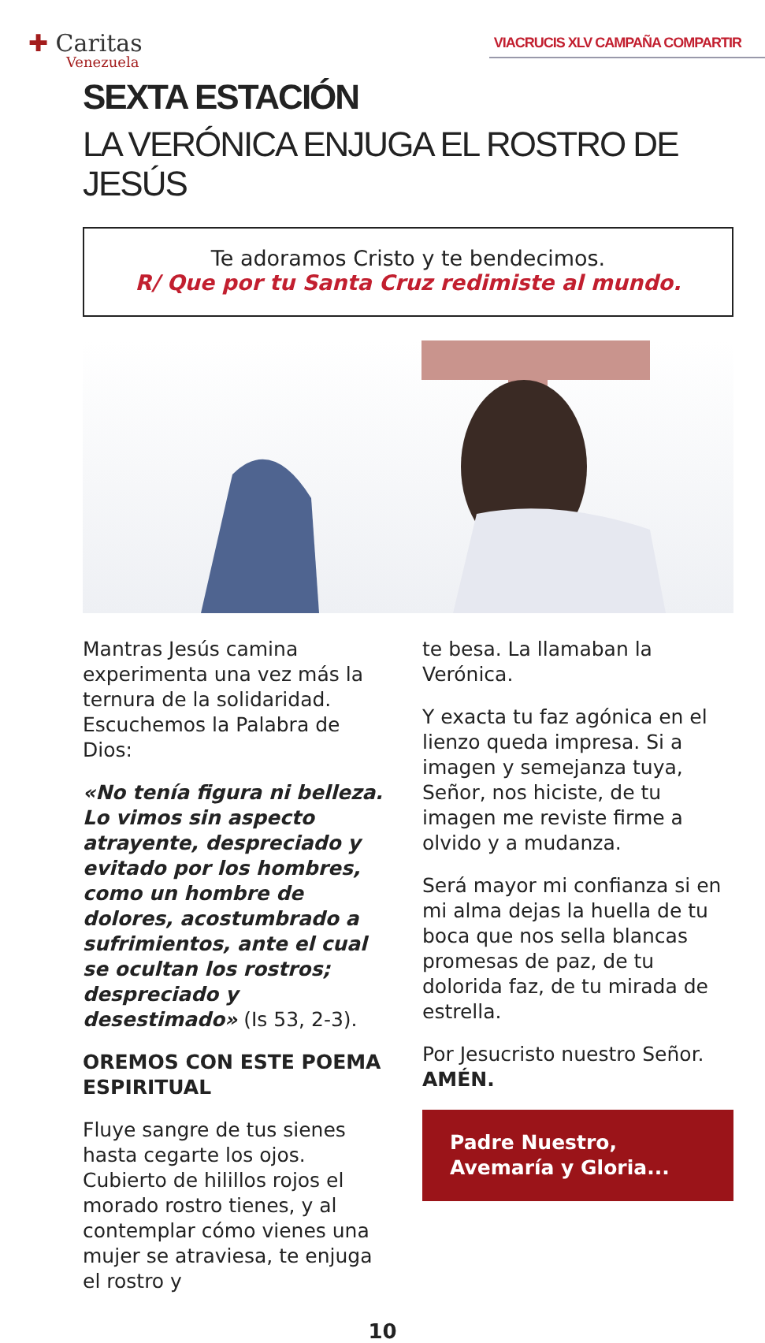✚ Caritas
Venezuela
VIACRUCIS XLV CAMPAÑA COMPARTIR
SEXTA ESTACIÓN
LA VERÓNICA ENJUGA EL ROSTRO DE JESÚS
Te adoramos Cristo y te bendecimos.
R/ Que por tu Santa Cruz redimiste al mundo.
Mantras Jesús camina experimenta una vez más la ternura de la solidaridad. Escuchemos la Palabra de Dios:
«No tenía figura ni belleza. Lo vimos sin aspecto atrayente, despreciado y evitado por los hombres, como un hombre de dolores, acostumbrado a sufrimientos, ante el cual se ocultan los rostros; despreciado y desestimado» (Is 53, 2-3).
OREMOS CON ESTE POEMA ESPIRITUAL
Fluye sangre de tus sienes hasta cegarte los ojos. Cubierto de hilillos rojos el morado rostro tienes, y al contemplar cómo vienes una mujer se atraviesa, te enjuga el rostro y
te besa. La llamaban la Verónica.
Y exacta tu faz agónica en el lienzo queda impresa. Si a imagen y semejanza tuya, Señor, nos hiciste, de tu imagen me reviste firme a olvido y a mudanza.
Será mayor mi confianza si en mi alma dejas la huella de tu boca que nos sella blancas promesas de paz, de tu dolorida faz, de tu mirada de estrella.
Por Jesucristo nuestro Señor. AMÉN.
Padre Nuestro,
Avemaría y Gloria...
10